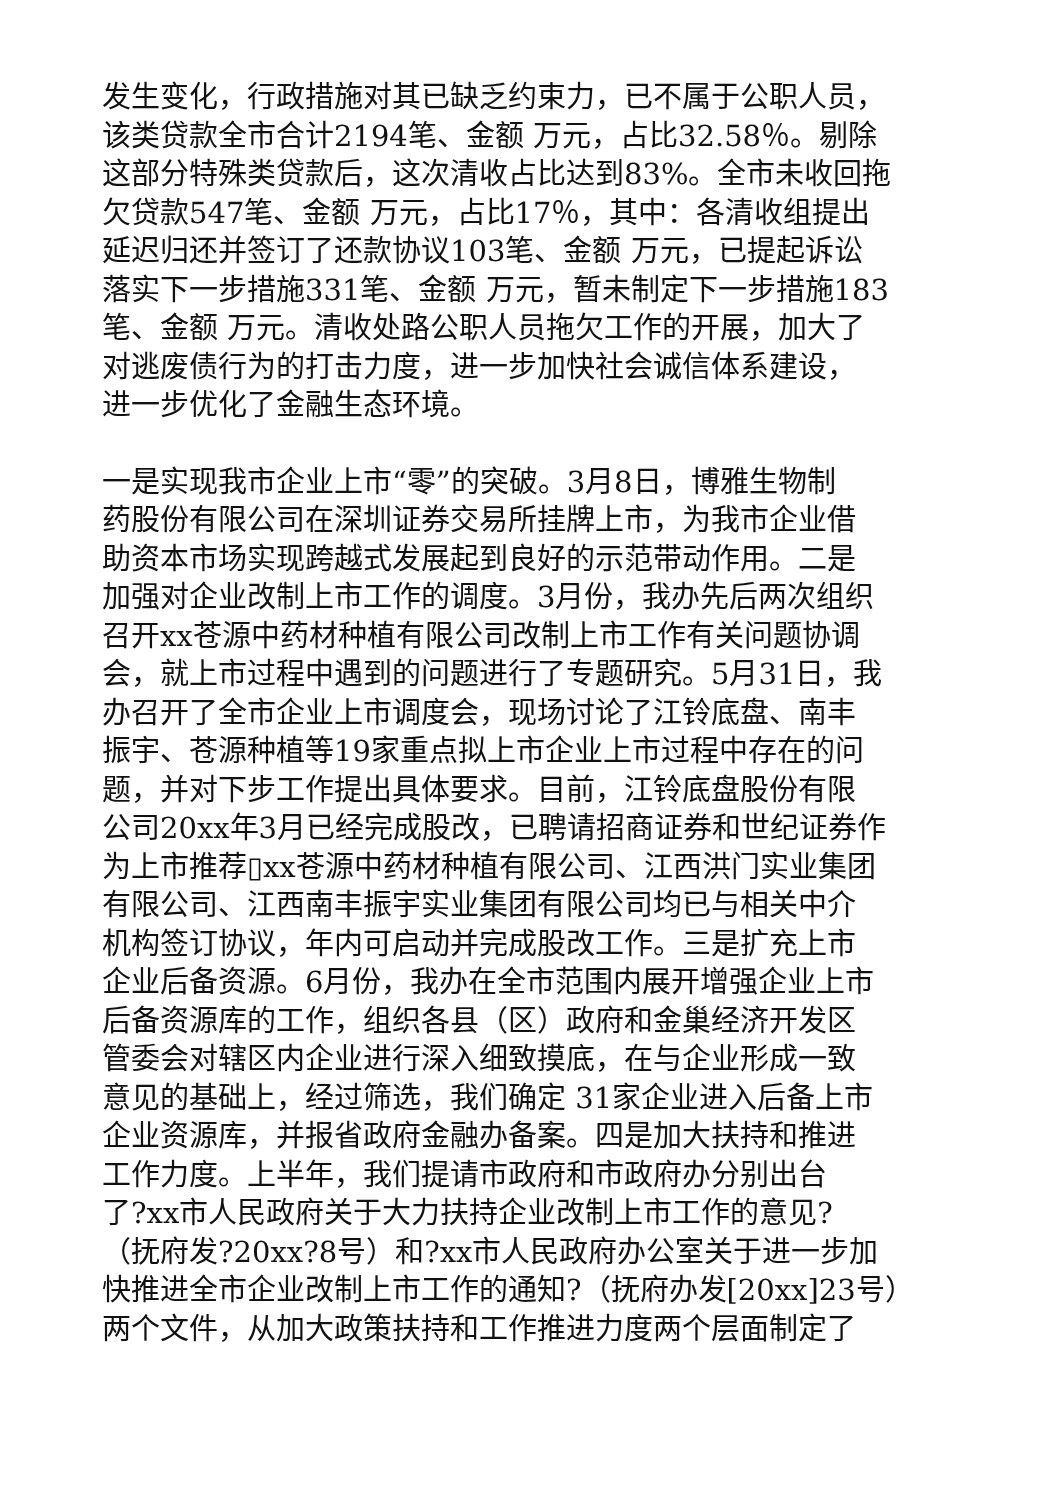发生变化，行政措施对其已缺乏约束力，已不属于公职人员，
该类贷款全市合计2194笔、金额 万元，占比32.58％。剔除
这部分特殊类贷款后，这次清收占比达到83%。全市未收回拖
欠贷款547笔、金额 万元，占比17％，其中：各清收组提出
延迟归还并签订了还款协议103笔、金额 万元，已提起诉讼
落实下一步措施331笔、金额 万元，暂未制定下一步措施183
笔、金额 万元。清收处路公职人员拖欠工作的开展，加大了
对逃废债行为的打击力度，进一步加快社会诚信体系建设，
进一步优化了金融生态环境。
一是实现我市企业上市“零”的突破。3月8日，博雅生物制
药股份有限公司在深圳证券交易所挂牌上市，为我市企业借
助资本市场实现跨越式发展起到良好的示范带动作用。二是
加强对企业改制上市工作的调度。3月份，我办先后两次组织
召开xx苍源中药材种植有限公司改制上市工作有关问题协调
会，就上市过程中遇到的问题进行了专题研究。5月31日，我
办召开了全市企业上市调度会，现场讨论了江铃底盘、南丰
振宇、苍源种植等19家重点拟上市企业上市过程中存在的问
题，并对下步工作提出具体要求。目前，江铃底盘股份有限
公司20xx年3月已经完成股改，已聘请招商证券和世纪证券作
为上市推荐▯xx苍源中药材种植有限公司、江西洪门实业集团
有限公司、江西南丰振宇实业集团有限公司均已与相关中介
机构签订协议，年内可启动并完成股改工作。三是扩充上市
企业后备资源。6月份，我办在全市范围内展开增强企业上市
后备资源库的工作，组织各县（区）政府和金巢经济开发区
管委会对辖区内企业进行深入细致摸底，在与企业形成一致
意见的基础上，经过筛选，我们确定 31家企业进入后备上市
企业资源库，并报省政府金融办备案。四是加大扶持和推进
工作力度。上半年，我们提请市政府和市政府办分别出台
了?xx市人民政府关于大力扶持企业改制上市工作的意见?
（抚府发?20xx?8号）和?xx市人民政府办公室关于进一步加
快推进全市企业改制上市工作的通知?（抚府办发[20xx]23号）
两个文件，从加大政策扶持和工作推进力度两个层面制定了